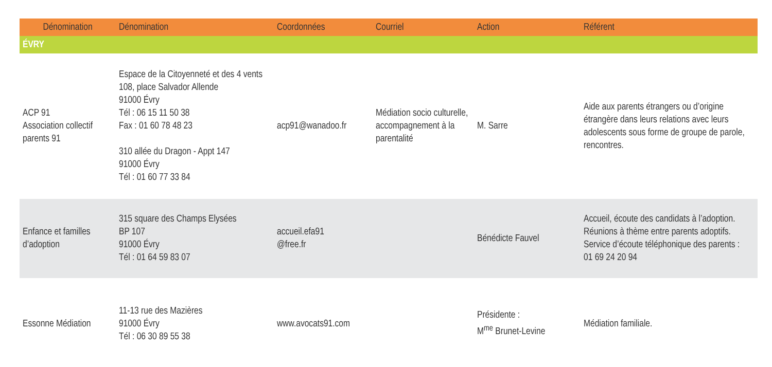| Dénomination | Dénomination | Coordonnées | Courriel | Action | Référent |
| --- | --- | --- | --- | --- | --- |
| ÉVRY | | | | | |
| ACP 91 Association collectif parents 91 | Espace de la Citoyenneté et des 4 vents 108, place Salvador Allende 91000 Évry Tél : 06 15 11 50 38 Fax : 01 60 78 48 23 310 allée du Dragon - Appt 147 91000 Évry Tél : 01 60 77 33 84 | acp91@wanadoo.fr | Médiation socio culturelle, accompagnement à la parentalité | M. Sarre | Aide aux parents étrangers ou d’origine étrangère dans leurs relations avec leurs adolescents sous forme de groupe de parole, rencontres. |
| Enfance et familles d’adoption | 315 square des Champs Elysées BP 107 91000 Évry Tél : 01 64 59 83 07 | accueil.efa91 @free.fr | | Bénédicte Fauvel | Accueil, écoute des candidats à l’adoption. Réunions à thème entre parents adoptifs. Service d’écoute téléphonique des parents : 01 69 24 20 94 |
| Essonne Médiation | 11-13 rue des Mazières 91000 Évry Tél : 06 30 89 55 38 | www.avocats91.com | | Présidente : M<sup>me</sup> Brunet-Levine | Médiation familiale. |